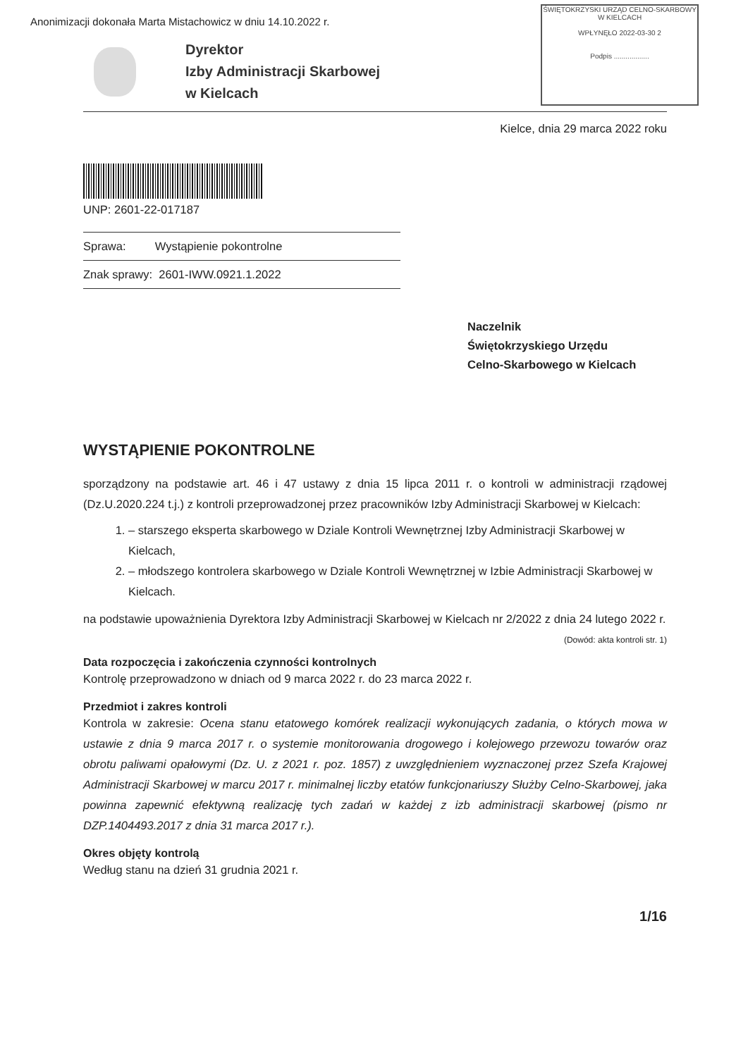Anonimizacji dokonała Marta Mistachowicz w dniu 14.10.2022 r.
ŚWIĘTOKRZYSKI URZĄD CELNO-SKARBOWY
W KIELCACH
WPŁYNĘŁO 2022-03-30 2
Podpis ..................
Dyrektor
Izby Administracji Skarbowej
w Kielcach
Kielce, dnia 29 marca 2022 roku
UNP: 2601-22-017187
Sprawa: Wystąpienie pokontrolne
Znak sprawy: 2601-IWW.0921.1.2022
Naczelnik
Świętokrzyskiego Urzędu
Celno-Skarbowego w Kielcach
WYSTĄPIENIE POKONTROLNE
sporządzony na podstawie art. 46 i 47 ustawy z dnia 15 lipca 2011 r. o kontroli w administracji rządowej (Dz.U.2020.224 t.j.) z kontroli przeprowadzonej przez pracowników Izby Administracji Skarbowej w Kielcach:
1. – starszego eksperta skarbowego w Dziale Kontroli Wewnętrznej Izby Administracji Skarbowej w Kielcach,
2. – młodszego kontrolera skarbowego w Dziale Kontroli Wewnętrznej w Izbie Administracji Skarbowej w Kielcach.
na podstawie upoważnienia Dyrektora Izby Administracji Skarbowej w Kielcach nr 2/2022 z dnia 24 lutego 2022 r.
(Dowód: akta kontroli str. 1)
Data rozpoczęcia i zakończenia czynności kontrolnych
Kontrolę przeprowadzono w dniach od 9 marca 2022 r. do 23 marca 2022 r.
Przedmiot i zakres kontroli
Kontrola w zakresie: Ocena stanu etatowego komórek realizacji wykonujących zadania, o których mowa w ustawie z dnia 9 marca 2017 r. o systemie monitorowania drogowego i kolejowego przewozu towarów oraz obrotu paliwami opałowymi (Dz. U. z 2021 r. poz. 1857) z uwzględnieniem wyznaczonej przez Szefa Krajowej Administracji Skarbowej w marcu 2017 r. minimalnej liczby etatów funkcjonariuszy Służby Celno-Skarbowej, jaka powinna zapewnić efektywną realizację tych zadań w każdej z izb administracji skarbowej (pismo nr DZP.1404493.2017 z dnia 31 marca 2017 r.).
Okres objęty kontrolą
Według stanu na dzień 31 grudnia 2021 r.
1/16